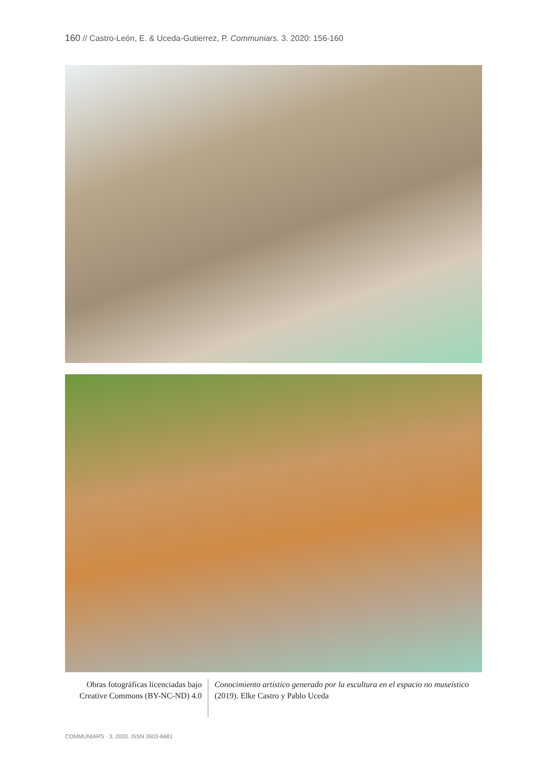160 // Castro-León, E. & Uceda-Gutierrez, P. Communiars. 3. 2020: 156-160
Obras fotográficas licenciadas bajo Creative Commons (BY-NC-ND) 4.0
Conocimiento artístico generado por la escultura en el espacio no museístico (2019). Elke Castro y Pablo Uceda
COMMUNIARS · 3. 2020. ISSN 2603-6681